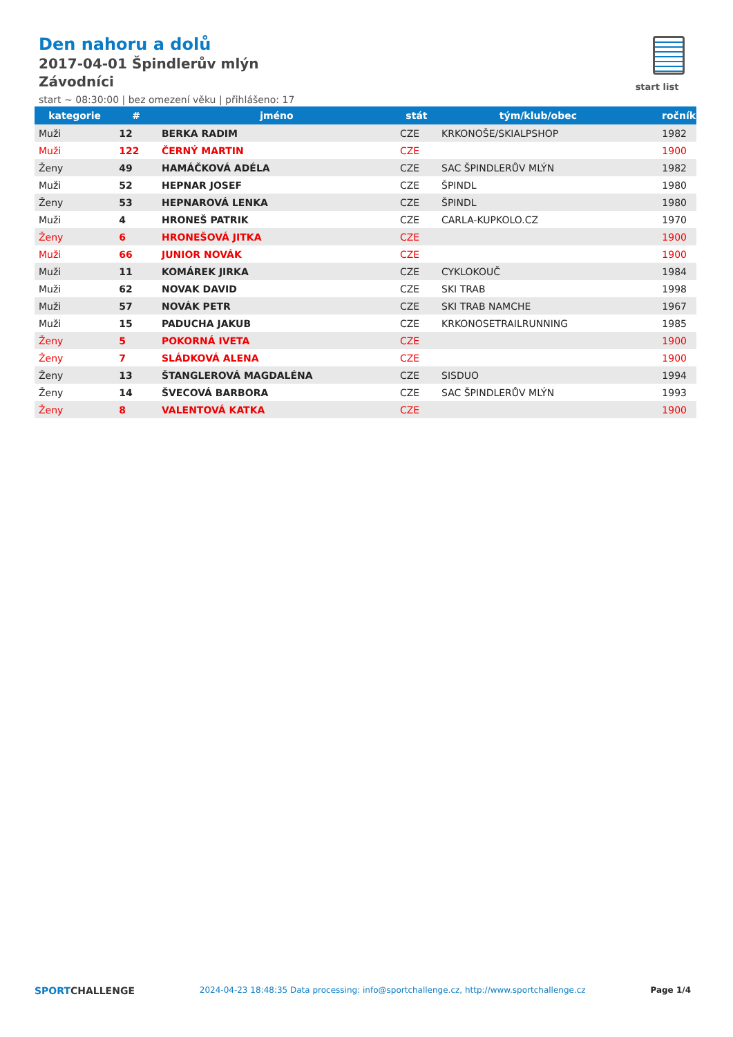Den nahoru a dolů
2017-04-01 Špindlerův mlýn
Závodníci
start ~ 08:30:00 | bez omezení věku | přihlášeno: 17
start list
| kategorie | # | jméno | stát | tým/klub/obec | ročník |
| --- | --- | --- | --- | --- | --- |
| Muži | 12 | BERKA RADIM | CZE | KRKONOŠE/SKIALPSHOP | 1982 |
| Muži | 122 | ČERNÝ MARTIN | CZE | | 1900 |
| Ženy | 49 | HAMÁČKOVÁ ADÉLA | CZE | SAC ŠPINDLERŮV MLÝN | 1982 |
| Muži | 52 | HEPNAR JOSEF | CZE | ŠPINDL | 1980 |
| Ženy | 53 | HEPNAROVÁ LENKA | CZE | ŠPINDL | 1980 |
| Muži | 4 | HRONEŠ PATRIK | CZE | CARLA-KUPKOLO.CZ | 1970 |
| Ženy | 6 | HRONEŠOVÁ JITKA | CZE | | 1900 |
| Muži | 66 | JUNIOR NOVÁK | CZE | | 1900 |
| Muži | 11 | KOMÁREK JIRKA | CZE | CYKLOKOUČ | 1984 |
| Muži | 62 | NOVAK DAVID | CZE | SKI TRAB | 1998 |
| Muži | 57 | NOVÁK PETR | CZE | SKI TRAB NAMCHE | 1967 |
| Muži | 15 | PADUCHA JAKUB | CZE | KRKONOSETRAILRUNNING | 1985 |
| Ženy | 5 | POKORNÁ IVETA | CZE | | 1900 |
| Ženy | 7 | SLÁDKOVÁ ALENA | CZE | | 1900 |
| Ženy | 13 | ŠTANGLEROVÁ MAGDALÉNA | CZE | SISDUO | 1994 |
| Ženy | 14 | ŠVECOVÁ BARBORA | CZE | SAC ŠPINDLERŮV MLÝN | 1993 |
| Ženy | 8 | VALENTOVÁ KATKA | CZE | | 1900 |
SPORTCHALLENGE
2024-04-23 18:48:35 Data processing: info@sportchallenge.cz, http://www.sportchallenge.cz
Page 1/4